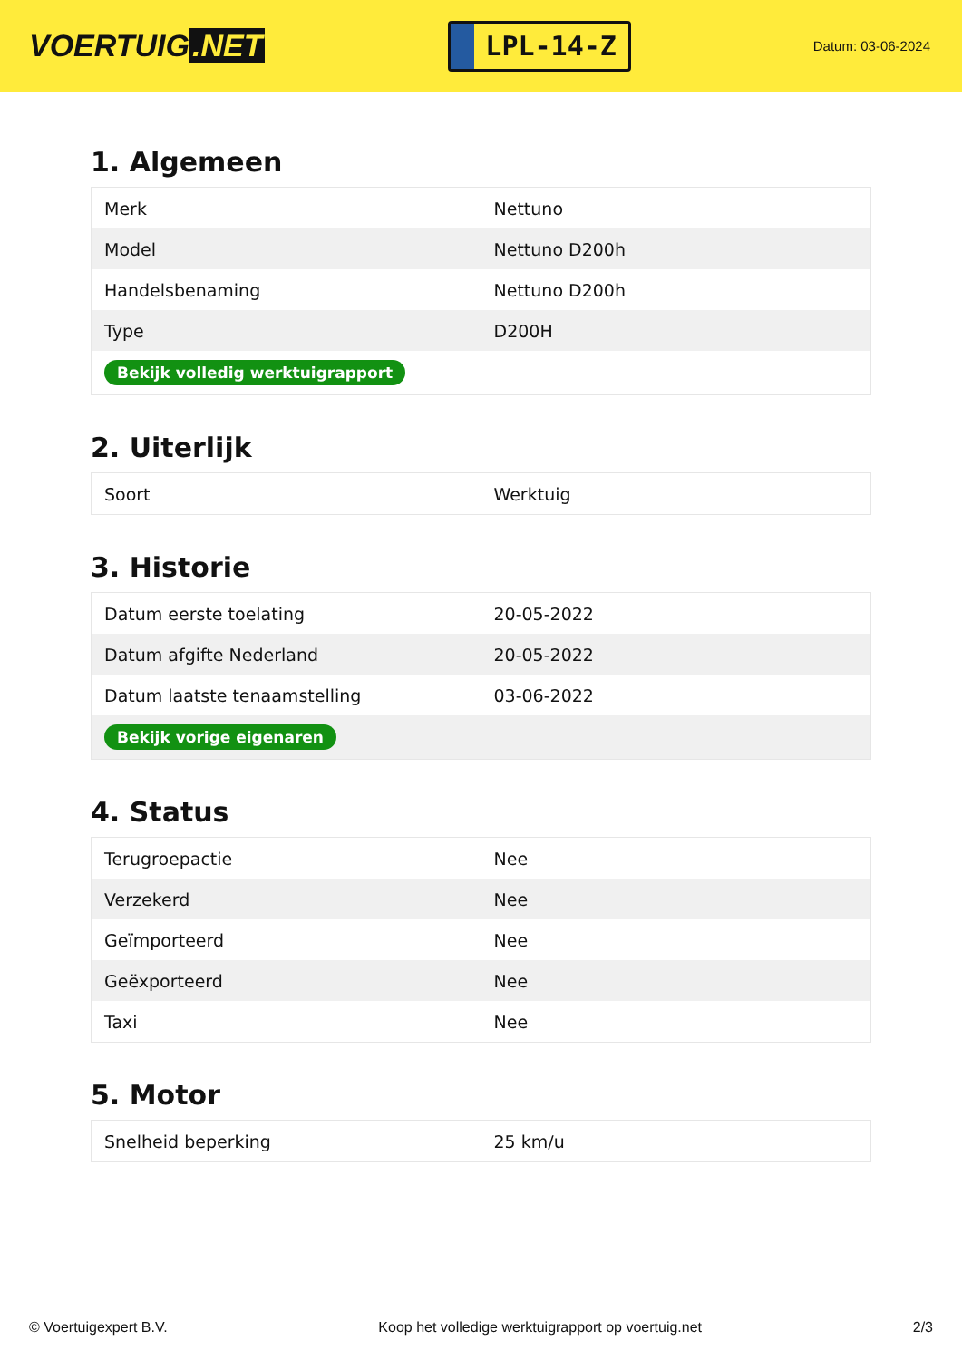VOERTUIG.NET
LPL-14-Z
Datum: 03-06-2024
1. Algemeen
| Merk | Nettuno |
| Model | Nettuno D200h |
| Handelsbenaming | Nettuno D200h |
| Type | D200H |
| Bekijk volledig werktuigrapport | |
2. Uiterlijk
| Soort | Werktuig |
3. Historie
| Datum eerste toelating | 20-05-2022 |
| Datum afgifte Nederland | 20-05-2022 |
| Datum laatste tenaamstelling | 03-06-2022 |
| Bekijk vorige eigenaren | |
4. Status
| Terugroepactie | Nee |
| Verzekerd | Nee |
| Geïmporteerd | Nee |
| Geëxporteerd | Nee |
| Taxi | Nee |
5. Motor
| Snelheid beperking | 25 km/u |
© Voertuigexpert B.V. Koop het volledige werktuigrapport op voertuig.net 2/3